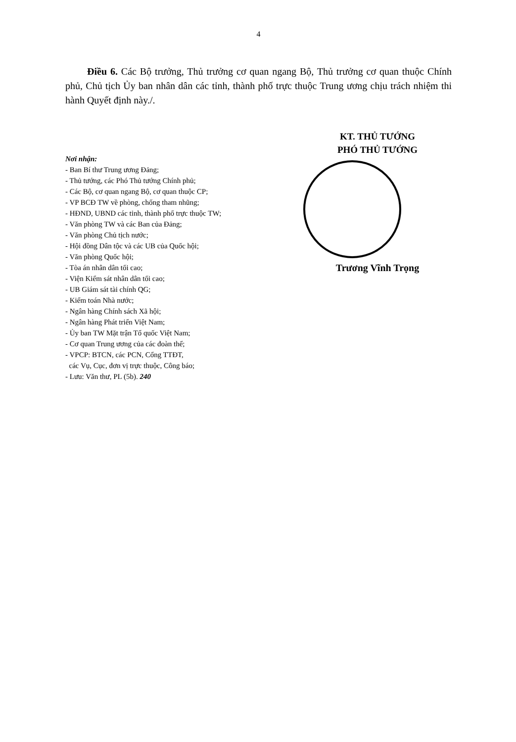4
Điều 6. Các Bộ trưởng, Thủ trưởng cơ quan ngang Bộ, Thủ trưởng cơ quan thuộc Chính phủ, Chủ tịch Ủy ban nhân dân các tỉnh, thành phố trực thuộc Trung ương chịu trách nhiệm thi hành Quyết định này./.
Nơi nhận:
- Ban Bí thư Trung ương Đảng;
- Thủ tướng, các Phó Thủ tướng Chính phủ;
- Các Bộ, cơ quan ngang Bộ, cơ quan thuộc CP;
- VP BCĐ TW về phòng, chống tham nhũng;
- HĐND, UBND các tỉnh, thành phố trực thuộc TW;
- Văn phòng TW và các Ban của Đảng;
- Văn phòng Chủ tịch nước;
- Hội đồng Dân tộc và các UB của Quốc hội;
- Văn phòng Quốc hội;
- Tòa án nhân dân tối cao;
- Viện Kiểm sát nhân dân tối cao;
- UB Giám sát tài chính QG;
- Kiểm toán Nhà nước;
- Ngân hàng Chính sách Xã hội;
- Ngân hàng Phát triển Việt Nam;
- Ủy ban TW Mặt trận Tổ quốc Việt Nam;
- Cơ quan Trung ương của các đoàn thể;
- VPCP: BTCN, các PCN, Cổng TTĐT,
các Vụ, Cục, đơn vị trực thuộc, Công báo;
- Lưu: Văn thư, PL (5b). 240
KT. THỦ TƯỚNG
PHÓ THỦ TƯỚNG
Trương Vĩnh Trọng